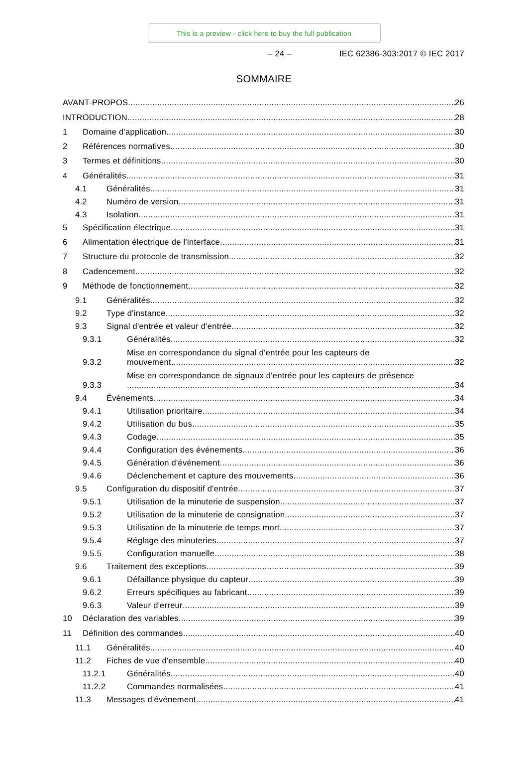This is a preview - click here to buy the full publication
– 24 – IEC 62386-303:2017 © IEC 2017
SOMMAIRE
AVANT-PROPOS 26
INTRODUCTION 28
1 Domaine d'application 30
2 Références normatives 30
3 Termes et définitions 30
4 Généralités 31
4.1 Généralités 31
4.2 Numéro de version 31
4.3 Isolation 31
5 Spécification électrique 31
6 Alimentation électrique de l'interface 31
7 Structure du protocole de transmission 32
8 Cadencement 32
9 Méthode de fonctionnement 32
9.1 Généralités 32
9.2 Type d'instance 32
9.3 Signal d'entrée et valeur d'entrée 32
9.3.1 Généralités 32
9.3.2 Mise en correspondance du signal d'entrée pour les capteurs de mouvement 32
9.3.3 Mise en correspondance de signaux d'entrée pour les capteurs de présence 34
9.4 Événements 34
9.4.1 Utilisation prioritaire 34
9.4.2 Utilisation du bus 35
9.4.3 Codage 35
9.4.4 Configuration des événements 36
9.4.5 Génération d'événement 36
9.4.6 Déclenchement et capture des mouvements 36
9.5 Configuration du dispositif d'entrée 37
9.5.1 Utilisation de la minuterie de suspension 37
9.5.2 Utilisation de la minuterie de consignation 37
9.5.3 Utilisation de la minuterie de temps mort 37
9.5.4 Réglage des minuteries 37
9.5.5 Configuration manuelle 38
9.6 Traitement des exceptions 39
9.6.1 Défaillance physique du capteur 39
9.6.2 Erreurs spécifiques au fabricant 39
9.6.3 Valeur d'erreur 39
10 Déclaration des variables 39
11 Définition des commandes 40
11.1 Généralités 40
11.2 Fiches de vue d'ensemble 40
11.2.1 Généralités 40
11.2.2 Commandes normalisées 41
11.3 Messages d'événement 41